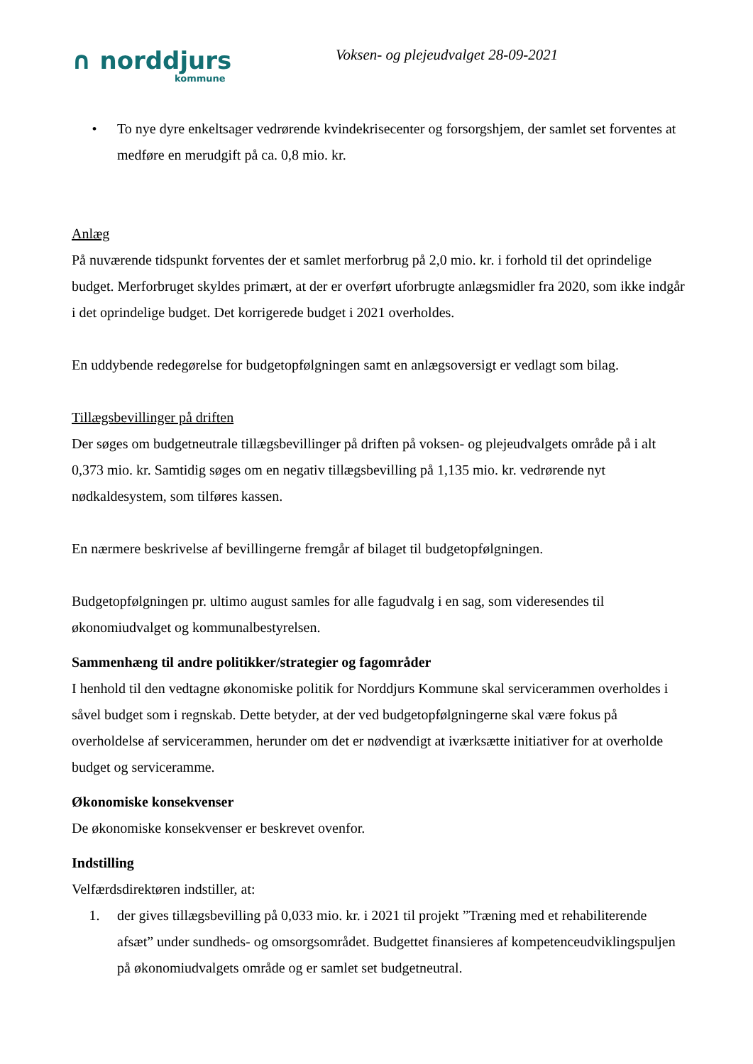∩ norddjurs
kommune
Voksen- og plejeudvalget 28-09-2021
• To nye dyre enkeltsager vedrørende kvindekrisecenter og forsorgshjem, der samlet set forventes at medføre en merudgift på ca. 0,8 mio. kr.
Anlæg
På nuværende tidspunkt forventes der et samlet merforbrug på 2,0 mio. kr. i forhold til det oprindelige budget. Merforbruget skyldes primært, at der er overført uforbrugte anlægsmidler fra 2020, som ikke indgår i det oprindelige budget. Det korrigerede budget i 2021 overholdes.
En uddybende redegørelse for budgetopfølgningen samt en anlægsoversigt er vedlagt som bilag.
Tillægsbevillinger på driften
Der søges om budgetneutrale tillægsbevillinger på driften på voksen- og plejeudvalgets område på i alt 0,373 mio. kr. Samtidig søges om en negativ tillægsbevilling på 1,135 mio. kr. vedrørende nyt nødkaldesystem, som tilføres kassen.
En nærmere beskrivelse af bevillingerne fremgår af bilaget til budgetopfølgningen.
Budgetopfølgningen pr. ultimo august samles for alle fagudvalg i en sag, som videresendes til økonomiudvalget og kommunalbestyrelsen.
Sammenhæng til andre politikker/strategier og fagområder
I henhold til den vedtagne økonomiske politik for Norddjurs Kommune skal servicerammen overholdes i såvel budget som i regnskab. Dette betyder, at der ved budgetopfølgningerne skal være fokus på overholdelse af servicerammen, herunder om det er nødvendigt at iværksætte initiativer for at overholde budget og serviceramme.
Økonomiske konsekvenser
De økonomiske konsekvenser er beskrevet ovenfor.
Indstilling
Velfærdsdirektøren indstiller, at:
1. der gives tillægsbevilling på 0,033 mio. kr. i 2021 til projekt ”Træning med et rehabiliterende afsæt” under sundheds- og omsorgsområdet. Budgettet finansieres af kompetenceudviklingspuljen på økonomiudvalgets område og er samlet set budgetneutral.